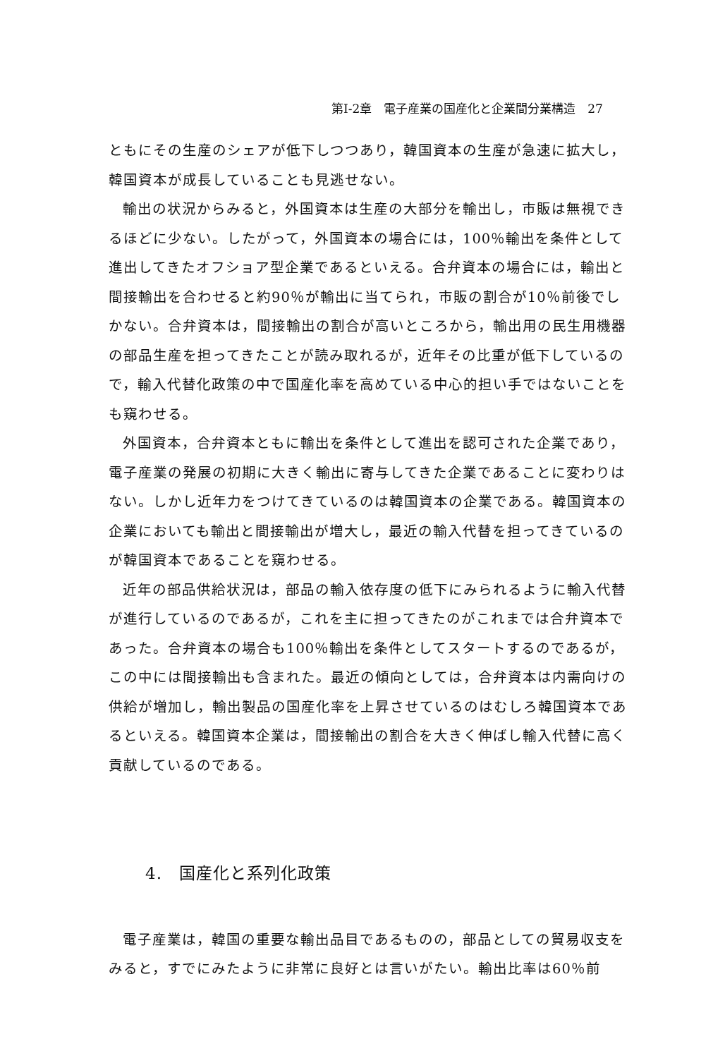第I-2章　電子産業の国産化と企業間分業構造　27
ともにその生産のシェアが低下しつつあり，韓国資本の生産が急速に拡大し，韓国資本が成長していることも見逃せない。
輸出の状況からみると，外国資本は生産の大部分を輸出し，市販は無視できるほどに少ない。したがって，外国資本の場合には，100％輸出を条件として進出してきたオフショア型企業であるといえる。合弁資本の場合には，輸出と間接輸出を合わせると約90％が輸出に当てられ，市販の割合が10％前後でしかない。合弁資本は，間接輸出の割合が高いところから，輸出用の民生用機器の部品生産を担ってきたことが読み取れるが，近年その比重が低下しているので，輸入代替化政策の中で国産化率を高めている中心的担い手ではないことをも窺わせる。
外国資本，合弁資本ともに輸出を条件として進出を認可された企業であり，電子産業の発展の初期に大きく輸出に寄与してきた企業であることに変わりはない。しかし近年力をつけてきているのは韓国資本の企業である。韓国資本の企業においても輸出と間接輸出が増大し，最近の輸入代替を担ってきているのが韓国資本であることを窺わせる。
近年の部品供給状況は，部品の輸入依存度の低下にみられるように輸入代替が進行しているのであるが，これを主に担ってきたのがこれまでは合弁資本であった。合弁資本の場合も100％輸出を条件としてスタートするのであるが，この中には間接輸出も含まれた。最近の傾向としては，合弁資本は内需向けの供給が増加し，輸出製品の国産化率を上昇させているのはむしろ韓国資本であるといえる。韓国資本企業は，間接輸出の割合を大きく伸ばし輸入代替に高く貢献しているのである。
4.　国産化と系列化政策
電子産業は，韓国の重要な輸出品目であるものの，部品としての貿易収支をみると，すでにみたように非常に良好とは言いがたい。輸出比率は60％前